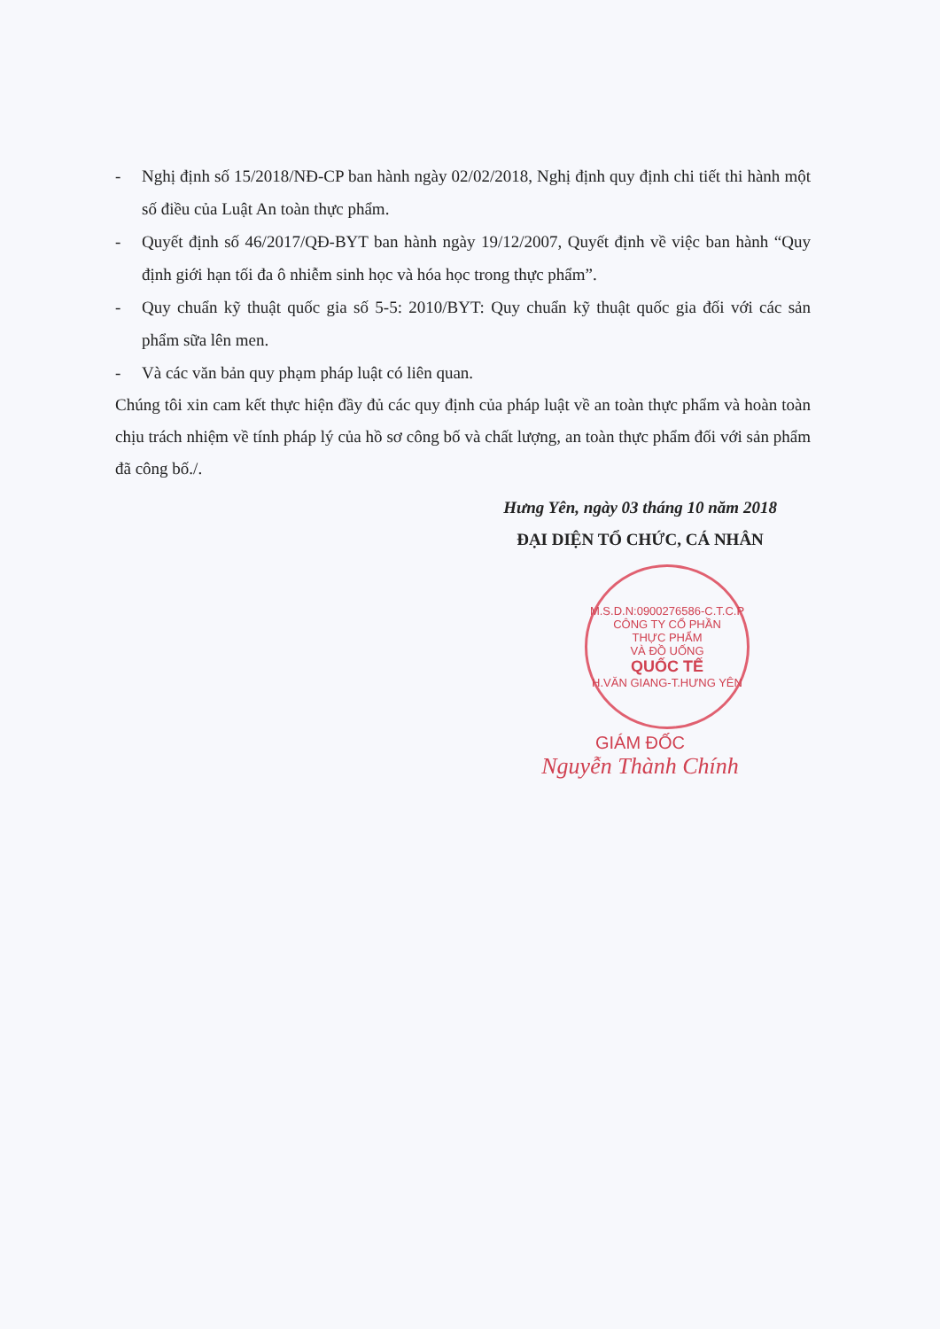- Nghị định số 15/2018/NĐ-CP ban hành ngày 02/02/2018, Nghị định quy định chi tiết thi hành một số điều của Luật An toàn thực phẩm.
- Quyết định số 46/2017/QĐ-BYT ban hành ngày 19/12/2007, Quyết định về việc ban hành “Quy định giới hạn tối đa ô nhiễm sinh học và hóa học trong thực phẩm”.
- Quy chuẩn kỹ thuật quốc gia số 5-5: 2010/BYT: Quy chuẩn kỹ thuật quốc gia đối với các sản phẩm sữa lên men.
- Và các văn bản quy phạm pháp luật có liên quan.
Chúng tôi xin cam kết thực hiện đầy đủ các quy định của pháp luật về an toàn thực phẩm và hoàn toàn chịu trách nhiệm về tính pháp lý của hồ sơ công bố và chất lượng, an toàn thực phẩm đối với sản phẩm đã công bố./.
Hưng Yên, ngày 03 tháng 10 năm 2018
ĐẠI DIỆN TỔ CHỨC, CÁ NHÂN
M.S.D.N:0900276586-C.T.C.P
CÔNG TY CỔ PHẦN
THỰC PHẨM
VÀ ĐỒ UỐNG
QUỐC TẾ
H.VĂN GIANG-T.HƯNG YÊN
GIÁM ĐỐC
Nguyễn Thành Chính